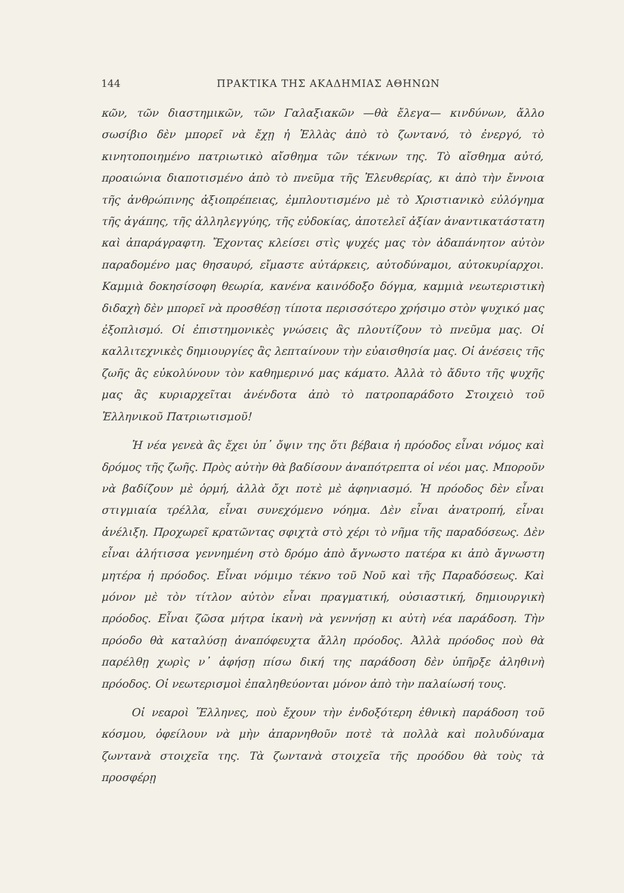144 ΠΡΑΚΤΙΚΑ ΤΗΣ ΑΚΑΔΗΜΙΑΣ ΑΘΗΝΩΝ
κῶν, τῶν διαστημικῶν, τῶν Γαλαξιακῶν —θὰ ἔλεγα— κινδύνων, ἄλλο σωσίβιο δὲν μπορεῖ νὰ ἔχῃ ἡ Ἑλλὰς ἀπὸ τὸ ζωντανό, τὸ ἐνεργό, τὸ κινητοποιημένο πατριωτικὸ αἴσθημα τῶν τέκνων της. Τὸ αἴσθημα αὐτό, προαιώνια διαποτισμένο ἀπὸ τὸ πνεῦμα τῆς Ἐλευθερίας, κι ἀπὸ τὴν ἔννοια τῆς ἀνθρώπινης ἀξιοπρέπειας, ἐμπλουτισμένο μὲ τὸ Χριστιανικὸ εὐλόγημα τῆς ἀγάπης, τῆς ἀλληλεγγύης, τῆς εὐδοκίας, ἀποτελεῖ ἀξίαν ἀναντικατάστατη καὶ ἀπαράγραφτη. Ἔχοντας κλείσει στὶς ψυχές μας τὸν ἀδαπάνητον αὐτὸν παραδομένο μας θησαυρό, εἴμαστε αὐτάρκεις, αὐτοδύναμοι, αὐτοκυρίαρχοι. Καμμιὰ δοκησίσοφη θεωρία, κανένα καινόδοξο δόγμα, καμμιὰ νεωτεριστικὴ διδαχὴ δὲν μπορεῖ νὰ προσθέσῃ τίποτα περισσότερο χρήσιμο στὸν ψυχικό μας ἐξοπλισμό. Οἱ ἐπιστημονικὲς γνώσεις ἂς πλουτίζουν τὸ πνεῦμα μας. Οἱ καλλιτεχνικὲς δημιουργίες ἂς λεπταίνουν τὴν εὐαισθησία μας. Οἱ ἀνέσεις τῆς ζωῆς ἂς εὐκολύνουν τὸν καθημερινό μας κάματο. Ἀλλὰ τὸ ἄδυτο τῆς ψυχῆς μας ἂς κυριαρχεῖται ἀνένδοτα ἀπὸ τὸ πατροπαράδοτο Στοιχειὸ τοῦ Ἑλληνικοῦ Πατριωτισμοῦ!
Ἡ νέα γενεὰ ἂς ἔχει ὑπ᾿ ὄψιν της ὅτι βέβαια ἡ πρόοδος εἶναι νόμος καὶ δρόμος τῆς ζωῆς. Πρὸς αὐτὴν θὰ βαδίσουν ἀναπότρεπτα οἱ νέοι μας. Μποροῦν νὰ βαδίζουν μὲ ὁρμή, ἀλλὰ ὄχι ποτὲ μὲ ἀφηνιασμό. Ἡ πρόοδος δὲν εἶναι στιγμιαία τρέλλα, εἶναι συνεχόμενο νόημα. Δὲν εἶναι ἀνατροπή, εἶναι ἀνέλιξη. Προχωρεῖ κρατῶντας σφιχτὰ στὸ χέρι τὸ νῆμα τῆς παραδόσεως. Δὲν εἶναι ἀλήτισσα γεννημένη στὸ δρόμο ἀπὸ ἄγνωστο πατέρα κι ἀπὸ ἄγνωστη μητέρα ἡ πρόοδος. Εἶναι νόμιμο τέκνο τοῦ Νοῦ καὶ τῆς Παραδόσεως. Καὶ μόνον μὲ τὸν τίτλον αὐτὸν εἶναι πραγματική, οὐσιαστική, δημιουργικὴ πρόοδος. Εἶναι ζῶσα μήτρα ἱκανὴ νὰ γεννήσῃ κι αὐτὴ νέα παράδοση. Τὴν πρόοδο θὰ καταλύσῃ ἀναπόφευχτα ἄλλη πρόοδος. Ἀλλὰ πρόοδος ποὺ θὰ παρέλθῃ χωρὶς ν᾿ ἀφήσῃ πίσω δική της παράδοση δὲν ὑπῆρξε ἀληθινὴ πρόοδος. Οἱ νεωτερισμοὶ ἐπαληθεύονται μόνον ἀπὸ τὴν παλαίωσή τους.
Οἱ νεαροὶ Ἕλληνες, ποὺ ἔχουν τὴν ἐνδοξότερη ἐθνικὴ παράδοση τοῦ κόσμου, ὀφείλουν νὰ μὴν ἀπαρνηθοῦν ποτὲ τὰ πολλὰ καὶ πολυδύναμα ζωντανὰ στοιχεῖα της. Τὰ ζωντανὰ στοιχεῖα τῆς προόδου θὰ τοὺς τὰ προσφέρῃ